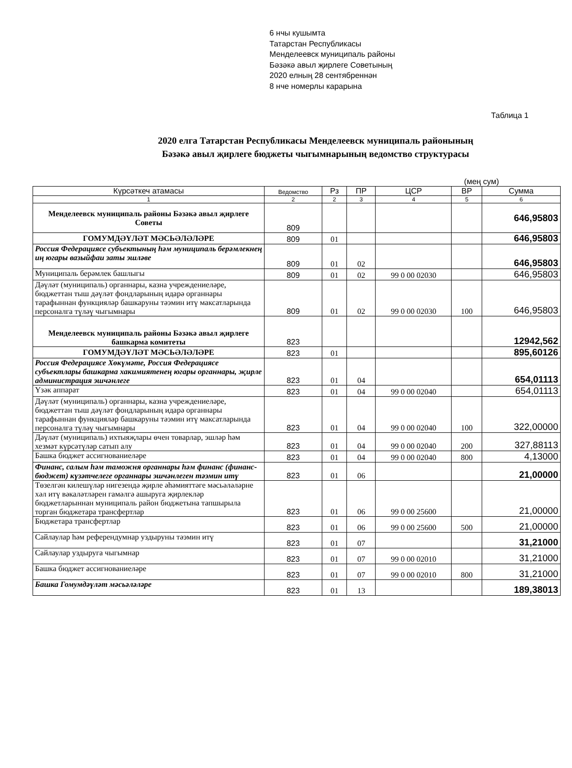6 нчы кушымта
Татарстан Республикасы
Менделеевск муниципаль районы
Бәзәкә авыл җирлеге Советының
2020 елның 28 сентябреннән
8 нче номерлы карарына
Таблица 1
2020 елга Татарстан Республикасы Менделеевск муниципаль районының
Бәзәкә авыл җирлеге бюджеты чыгымнарының ведомство структурасы
(мең сум)
| Күрсәткеч атамасы | Ведомство | Рз | ПР | ЦСР | ВР | Сумма |
| --- | --- | --- | --- | --- | --- | --- |
| 1 | 2 | 2 | 3 | 4 | 5 | 6 |
| Менделеевск муниципаль районы Бәзәкә авыл җирлеге Советы | 809 | | | | | 646,95803 |
| ГОМУМДӘҮЛӘТ МӘСЬӘЛӘЛӘРЕ | 809 | 01 | | | | 646,95803 |
| Россия Федерациясе субъектының һәм муниципаль берәмлекнең иң югары вазыйфаи заты эшләве | 809 | 01 | 02 | | | 646,95803 |
| Муниципаль берәмлек башлыгы | 809 | 01 | 02 | 99 0 00 02030 | | 646,95803 |
| Дәүләт (муниципаль) органнары, казна учреждениеләре, бюджеттан тыш дәүләт фондларының идарә органнары тарафыннан функцияләр башкаруны тәэмин итү максатларында персоналга түләү чыгымнары | 809 | 01 | 02 | 99 0 00 02030 | 100 | 646,95803 |
| Менделеевск муниципаль районы Бәзәкә авыл җирлеге башкарма комитеты | 823 | | | | | 12942,562 |
| ГОМУМДӘҮЛӘТ МӘСЬӘЛӘЛӘРЕ | 823 | 01 | | | | 895,60126 |
| Россия Федерациясе Хөкүмәте, Россия Федерациясе субъектлары башкарма хакимиятенең югары органнары, җирле администрация эшчәнлеге | 823 | 01 | 04 | | | 654,01113 |
| Үзәк аппарат | 823 | 01 | 04 | 99 0 00 02040 | | 654,01113 |
| Дәүләт (муниципаль) органнары, казна учреждениеләре, бюджеттан тыш дәүләт фондларының идарә органнары тарафыннан функцияләр башкаруны тәэмин итү максатларында персоналга түләү чыгымнары | 823 | 01 | 04 | 99 0 00 02040 | 100 | 322,00000 |
| Дәүләт (муниципаль) ихтыяҗлары өчен товарлар, эшләр һәм хезмәт күрсәтүләр сатып алу | 823 | 01 | 04 | 99 0 00 02040 | 200 | 327,88113 |
| Башка бюджет ассигнованиеләре | 823 | 01 | 04 | 99 0 00 02040 | 800 | 4,13000 |
| Финанс, салым һәм таможня органнары һәм финанс (финанс-бюджет) күзәтчелеге органнары эшчәнлеген тәэмин итү | 823 | 01 | 06 | | | 21,00000 |
| Төзелгән килешүләр нигезендә җирле әһәмияттәге мәсьәләләрне хәл итү вәкаләтләрен гамәлгә ашыруга җирлекләр бюджетларыннан муниципаль район бюджетына тапшырыла торган бюджетара трансфертлар | 823 | 01 | 06 | 99 0 00 25600 | | 21,00000 |
| Бюджетара трансфертлар | 823 | 01 | 06 | 99 0 00 25600 | 500 | 21,00000 |
| Сайлаулар һәм референдумнар уздыруны тәэмин итү | 823 | 01 | 07 | | | 31,21000 |
| Сайлаулар уздыруга чыгымнар | 823 | 01 | 07 | 99 0 00 02010 | | 31,21000 |
| Башка бюджет ассигнованиеләре | 823 | 01 | 07 | 99 0 00 02010 | 800 | 31,21000 |
| Башка Гомумдәүләт мәсьәләләре | 823 | 01 | 13 | | | 189,38013 |